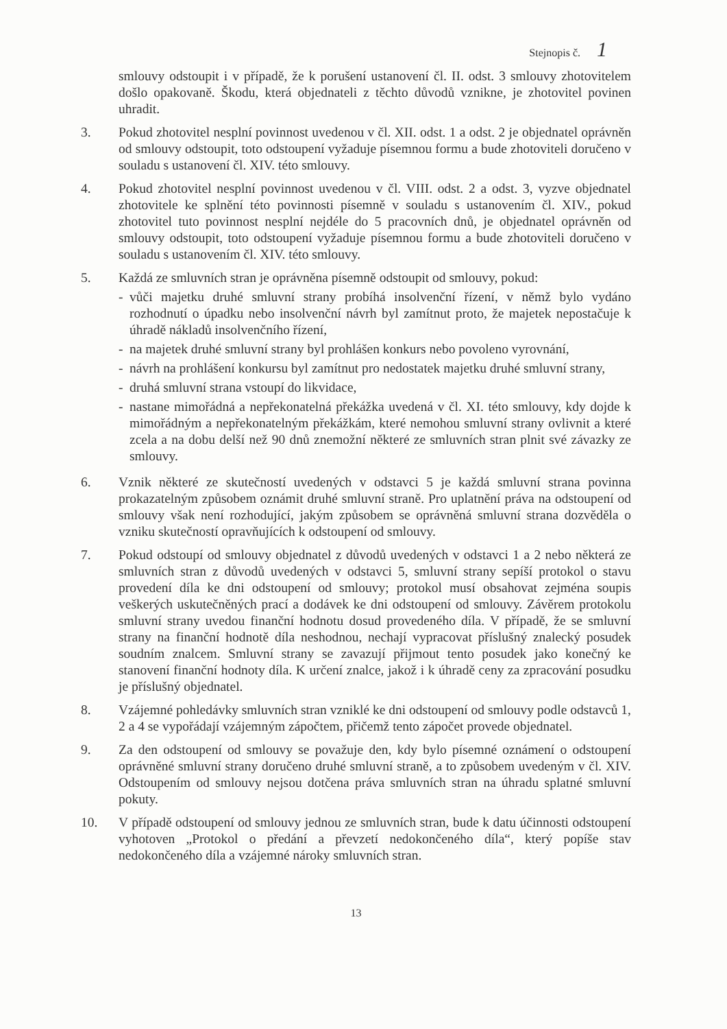Stejnopis č. 1
smlouvy odstoupit i v případě, že k porušení ustanovení čl. II. odst. 3 smlouvy zhotovitelem došlo opakovaně. Škodu, která objednateli z těchto důvodů vznikne, je zhotovitel povinen uhradit.
3. Pokud zhotovitel nesplní povinnost uvedenou v čl. XII. odst. 1 a odst. 2 je objednatel oprávněn od smlouvy odstoupit, toto odstoupení vyžaduje písemnou formu a bude zhotoviteli doručeno v souladu s ustanovení čl. XIV. této smlouvy.
4. Pokud zhotovitel nesplní povinnost uvedenou v čl. VIII. odst. 2 a odst. 3, vyzve objednatel zhotovitele ke splnění této povinnosti písemně v souladu s ustanovením čl. XIV., pokud zhotovitel tuto povinnost nesplní nejdéle do 5 pracovních dnů, je objednatel oprávněn od smlouvy odstoupit, toto odstoupení vyžaduje písemnou formu a bude zhotoviteli doručeno v souladu s ustanovením čl. XIV. této smlouvy.
5. Každá ze smluvních stran je oprávněna písemně odstoupit od smlouvy, pokud:
- vůči majetku druhé smluvní strany probíhá insolvenční řízení, v němž bylo vydáno rozhodnutí o úpadku nebo insolvenční návrh byl zamítnut proto, že majetek nepostačuje k úhradě nákladů insolvenčního řízení,
- na majetek druhé smluvní strany byl prohlášen konkurs nebo povoleno vyrovnání,
- návrh na prohlášení konkursu byl zamítnut pro nedostatek majetku druhé smluvní strany,
- druhá smluvní strana vstoupí do likvidace,
- nastane mimořádná a nepřekonatelná překážka uvedená v čl. XI. této smlouvy, kdy dojde k mimořádným a nepřekonatelným překážkám, které nemohou smluvní strany ovlivnit a které zcela a na dobu delší než 90 dnů znemožní některé ze smluvních stran plnit své závazky ze smlouvy.
6. Vznik některé ze skutečností uvedených v odstavci 5 je každá smluvní strana povinna prokazatelným způsobem oznámit druhé smluvní straně. Pro uplatnění práva na odstoupení od smlouvy však není rozhodující, jakým způsobem se oprávněná smluvní strana dozvěděla o vzniku skutečností opravňujících k odstoupení od smlouvy.
7. Pokud odstoupí od smlouvy objednatel z důvodů uvedených v odstavci 1 a 2 nebo některá ze smluvních stran z důvodů uvedených v odstavci 5, smluvní strany sepíší protokol o stavu provedení díla ke dni odstoupení od smlouvy; protokol musí obsahovat zejména soupis veškerých uskutečněných prací a dodávek ke dni odstoupení od smlouvy. Závěrem protokolu smluvní strany uvedou finanční hodnotu dosud provedeného díla. V případě, že se smluvní strany na finanční hodnotě díla neshodnou, nechají vypracovat příslušný znalecký posudek soudním znalcem. Smluvní strany se zavazují přijmout tento posudek jako konečný ke stanovení finanční hodnoty díla. K určení znalce, jakož i k úhradě ceny za zpracování posudku je příslušný objednatel.
8. Vzájemné pohledávky smluvních stran vzniklé ke dni odstoupení od smlouvy podle odstavců 1, 2 a 4 se vypořádají vzájemným zápočtem, přičemž tento zápočet provede objednatel.
9. Za den odstoupení od smlouvy se považuje den, kdy bylo písemné oznámení o odstoupení oprávněné smluvní strany doručeno druhé smluvní straně, a to způsobem uvedeným v čl. XIV. Odstoupením od smlouvy nejsou dotčena práva smluvních stran na úhradu splatné smluvní pokuty.
10. V případě odstoupení od smlouvy jednou ze smluvních stran, bude k datu účinnosti odstoupení vyhotoven „Protokol o předání a převzetí nedokončeného díla“, který popíše stav nedokončeného díla a vzájemné nároky smluvních stran.
13